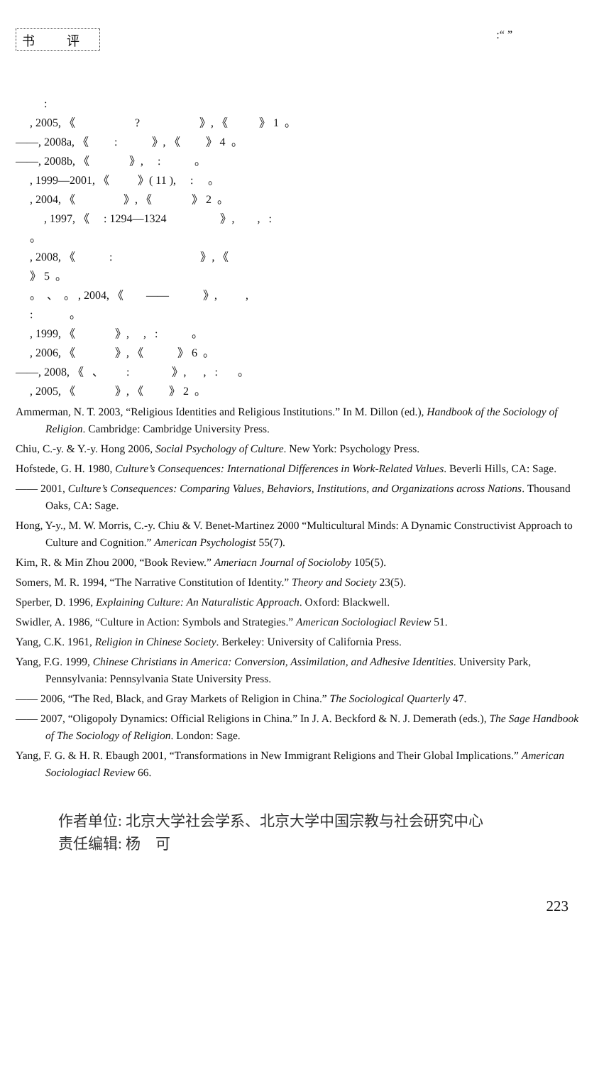书 评:“ ”
:
, 2005, 《 ? 》, 《 》 1 。
——, 2008a, 《 : 》, 《 》 4 。
——, 2008b, 《 》, : 。
, 1999—2001, 《 》( 11 ), : 。
, 2004, 《 》, 《 》 2 。
, 1997, 《 : 1294—1324 》, , :
。
, 2008, 《 : 》, 《
》 5 。
。 、 。 , 2004, 《 —— 》, ,
: 。
, 1999, 《 》, , : 。
, 2006, 《 》, 《 》 6 。
——, 2008, 《 、 : 》, , : 。
, 2005, 《 》, 《 》 2 。
Ammerman, N. T. 2003, “Religious Identities and Religious Institutions.” In M. Dillon (ed.), Handbook of the Sociology of Religion. Cambridge: Cambridge University Press.
Chiu, C.-y. & Y.-y. Hong 2006, Social Psychology of Culture. New York: Psychology Press.
Hofstede, G. H. 1980, Culture’s Consequences: International Differences in Work-Related Values. Beverli Hills, CA: Sage.
—— 2001, Culture’s Consequences: Comparing Values, Behaviors, Institutions, and Organizations across Nations. Thousand Oaks, CA: Sage.
Hong, Y-y., M. W. Morris, C.-y. Chiu & V. Benet-Martinez 2000 “Multicultural Minds: A Dynamic Constructivist Approach to Culture and Cognition.” American Psychologist 55(7).
Kim, R. & Min Zhou 2000, “Book Review.” Ameriacn Journal of Socioloby 105(5).
Somers, M. R. 1994, “The Narrative Constitution of Identity.” Theory and Society 23(5).
Sperber, D. 1996, Explaining Culture: An Naturalistic Approach. Oxford: Blackwell.
Swidler, A. 1986, “Culture in Action: Symbols and Strategies.” American Sociologiacl Review 51.
Yang, C.K. 1961, Religion in Chinese Society. Berkeley: University of California Press.
Yang, F.G. 1999, Chinese Christians in America: Conversion, Assimilation, and Adhesive Identities. University Park, Pennsylvania: Pennsylvania State University Press.
—— 2006, “The Red, Black, and Gray Markets of Religion in China.” The Sociological Quarterly 47.
—— 2007, “Oligopoly Dynamics: Official Religions in China.” In J. A. Beckford & N. J. Demerath (eds.), The Sage Handbook of The Sociology of Religion. London: Sage.
Yang, F. G. & H. R. Ebaugh 2001, “Transformations in New Immigrant Religions and Their Global Implications.” American Sociologiacl Review 66.
作者单位: 北京大学社会学系、北京大学中国宗教与社会研究中心
责任编辑: 杨　可
223